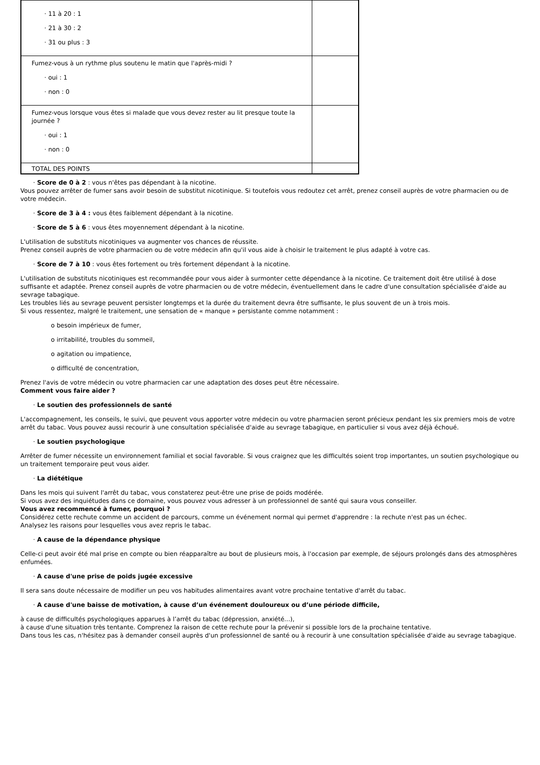| · 11 à 20 : 1 · 21 à 30 : 2 · 31 ou plus : 3 | |
| Fumez-vous à un rythme plus soutenu le matin que l'après-midi ? · oui : 1 · non : 0 | |
| Fumez-vous lorsque vous êtes si malade que vous devez rester au lit presque toute la journée ? · oui : 1 · non : 0 | |
| TOTAL DES POINTS | |
· Score de 0 à 2 : vous n'êtes pas dépendant à la nicotine.
Vous pouvez arrêter de fumer sans avoir besoin de substitut nicotinique. Si toutefois vous redoutez cet arrêt, prenez conseil auprès de votre pharmacien ou de votre médecin.
· Score de 3 à 4 : vous êtes faiblement dépendant à la nicotine.
· Score de 5 à 6 : vous êtes moyennement dépendant à la nicotine.
L'utilisation de substituts nicotiniques va augmenter vos chances de réussite.
Prenez conseil auprès de votre pharmacien ou de votre médecin afin qu'il vous aide à choisir le traitement le plus adapté à votre cas.
· Score de 7 à 10 : vous êtes fortement ou très fortement dépendant à la nicotine.
L'utilisation de substituts nicotiniques est recommandée pour vous aider à surmonter cette dépendance à la nicotine. Ce traitement doit être utilisé à dose suffisante et adaptée. Prenez conseil auprès de votre pharmacien ou de votre médecin, éventuellement dans le cadre d'une consultation spécialisée d'aide au sevrage tabagique.
Les troubles liés au sevrage peuvent persister longtemps et la durée du traitement devra être suffisante, le plus souvent de un à trois mois.
Si vous ressentez, malgré le traitement, une sensation de « manque » persistante comme notamment :
o besoin impérieux de fumer,
o irritabilité, troubles du sommeil,
o agitation ou impatience,
o difficulté de concentration,
Prenez l'avis de votre médecin ou votre pharmacien car une adaptation des doses peut être nécessaire.
Comment vous faire aider ?
· Le soutien des professionnels de santé
L'accompagnement, les conseils, le suivi, que peuvent vous apporter votre médecin ou votre pharmacien seront précieux pendant les six premiers mois de votre arrêt du tabac. Vous pouvez aussi recourir à une consultation spécialisée d'aide au sevrage tabagique, en particulier si vous avez déjà échoué.
· Le soutien psychologique
Arrêter de fumer nécessite un environnement familial et social favorable. Si vous craignez que les difficultés soient trop importantes, un soutien psychologique ou un traitement temporaire peut vous aider.
· La diététique
Dans les mois qui suivent l'arrêt du tabac, vous constaterez peut-être une prise de poids modérée.
Si vous avez des inquiétudes dans ce domaine, vous pouvez vous adresser à un professionnel de santé qui saura vous conseiller.
Vous avez recommencé à fumer, pourquoi ?
Considérez cette rechute comme un accident de parcours, comme un événement normal qui permet d'apprendre : la rechute n'est pas un échec.
Analysez les raisons pour lesquelles vous avez repris le tabac.
· A cause de la dépendance physique
Celle-ci peut avoir été mal prise en compte ou bien réapparaître au bout de plusieurs mois, à l'occasion par exemple, de séjours prolongés dans des atmosphères enfumées.
· A cause d'une prise de poids jugée excessive
Il sera sans doute nécessaire de modifier un peu vos habitudes alimentaires avant votre prochaine tentative d'arrêt du tabac.
· A cause d'une baisse de motivation, à cause d’un événement douloureux ou d’une période difficile,
à cause de difficultés psychologiques apparues à l’arrêt du tabac (dépression, anxiété...),
à cause d'une situation très tentante. Comprenez la raison de cette rechute pour la prévenir si possible lors de la prochaine tentative.
Dans tous les cas, n'hésitez pas à demander conseil auprès d'un professionnel de santé ou à recourir à une consultation spécialisée d'aide au sevrage tabagique.